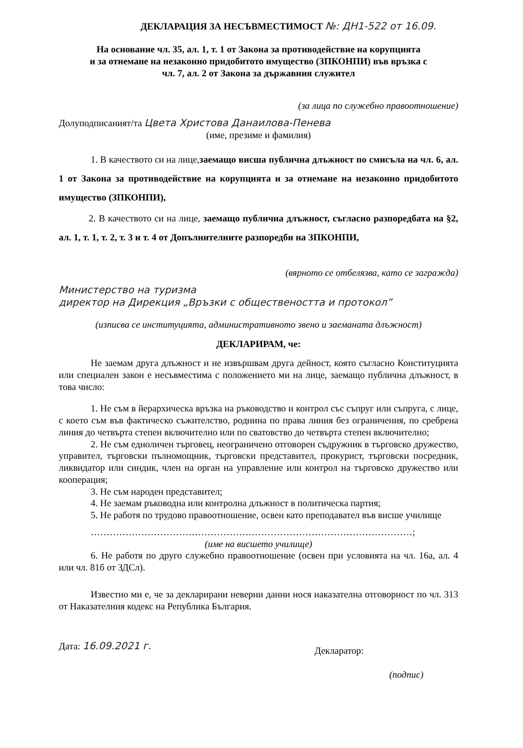ДЕКЛАРАЦИЯ ЗА НЕСЪВМЕСТИМОСТ №: ДН1-522 от 16.09.
На основание чл. 35, ал. 1, т. 1 от Закона за противодействие на корупцията
и за отнемане на незаконно придобитото имущество (ЗПКОНПИ) във връзка с
чл. 7, ал. 2 от Закона за държавния служител
(за лица по служебно правоотношение)
Долуподписаният/та Цвета Христова Данаилова-Пенева
(име, презиме и фамилия)
1. В качеството си на лице, заемащо висша публична длъжност по смисъла на чл. 6, ал. 1 от Закона за противодействие на корупцията и за отнемане на незаконно придобитото имущество (ЗПКОНПИ),
2. В качеството си на лице, заемащо публична длъжност, съгласно разпоредбата на §2, ал. 1, т. 1, т. 2, т. 3 и т. 4 от Допълнителните разпоредби на ЗПКОНПИ,
(вярното се отбелязва, като се загражда)
Министерство на туризма
директор на Дирекция „Връзки с обществеността и протокол”
(изписва се институцията, административното звено и заеманата длъжност)
ДЕКЛАРИРАМ, че:
Не заемам друга длъжност и не извършвам друга дейност, която съгласно Конституцията или специален закон е несъвместима с положението ми на лице, заемащо публична длъжност, в това число:
1. Не съм в йерархическа връзка на ръководство и контрол със съпруг или съпруга, с лице, с което съм във фактическо съжителство, роднина по права линия без ограничения, по сребрена линия до четвърта степен включително или по сватовство до четвърта степен включително;
2. Не съм едноличен търговец, неограничено отговорен съдружник в търговско дружество, управител, търговски пълномощник, търговски представител, прокурист, търговски посредник, ликвидатор или синдик, член на орган на управление или контрол на търговско дружество или кооперация;
3. Не съм народен представител;
4. Не заемам ръководна или контролна длъжност в политическа партия;
5. Не работя по трудово правоотношение, освен като преподавател във висше училище
…………………………………………………………………………………………;
(име на висшето училище)
6. Не работя по друго служебно правоотношение (освен при условията на чл. 16а, ал. 4 или чл. 81б от ЗДСл).
Известно ми е, че за декларирани неверни данни нося наказателна отговорност по чл. 313 от Наказателния кодекс на Република България.
Дата: 16.09.2021 г.
Декларатор:
(подпис)